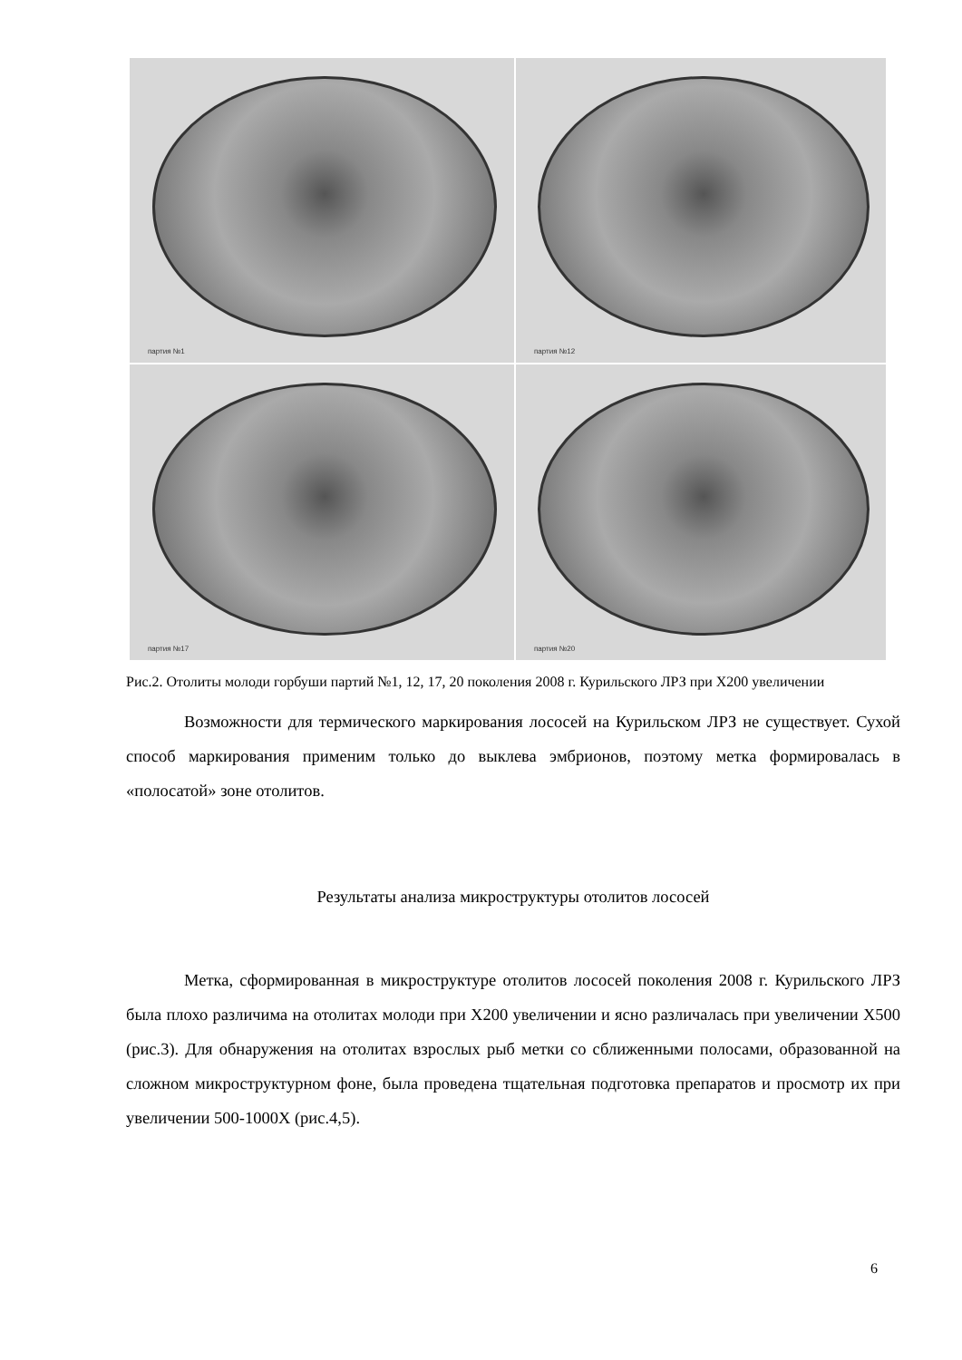партия №1
партия №12
партия №17
партия №20
Рис.2. Отолиты молоди горбуши партий №1, 12, 17, 20 поколения 2008 г. Курильского ЛРЗ при Х200 увеличении
Возможности для термического маркирования лососей на Курильском ЛРЗ не существует. Сухой способ маркирования применим только до выклева эмбрионов, поэтому метка формировалась в «полосатой» зоне отолитов.
Результаты анализа микроструктуры отолитов лососей
Метка, сформированная в микроструктуре отолитов лососей поколения 2008 г. Курильского ЛРЗ была плохо различима на отолитах молоди при Х200 увеличении и ясно различалась при увеличении Х500 (рис.3). Для обнаружения на отолитах взрослых рыб метки со сближенными полосами, образованной на сложном микроструктурном фоне, была проведена тщательная подготовка препаратов и просмотр их при увеличении 500-1000Х (рис.4,5).
6